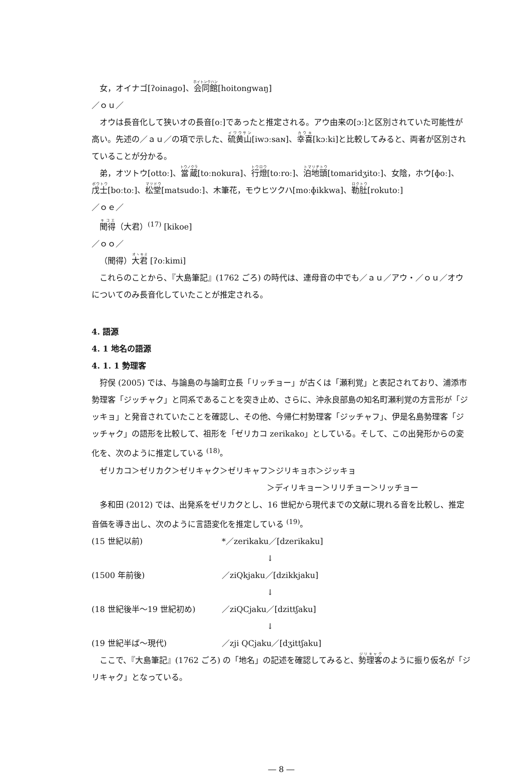女，オイナゴ[ʔoinago]、会同館[hoitongwaŋ]
／ｏｕ／
オウは長音化して狭いオの長音[oː]であったと推定される。アウ由来の[ɔː]と区別されていた可能性が高い。先述の／ａｕ／の項で示した、硫黄山[iwɔːsaɴ]、幸喜[kɔːki]と比較してみると、両者が区別されていることが分かる。
弟，オツトウ[ottoː]、當蔵[toːnokura]、行燈[toːroː]、泊地頭[tomaridʒitoː]、女陰，ホウ[ɸoː]、戊士[boːtoː]、松堂[matsudoː]、木筆花，モウヒツクハ[moːɸikkwa]、勒肚[rokutoː]
／ｏｅ／
聞得（大君）<sup>(17)</sup> [kikoe]
／ｏｏ／
（聞得）大君 [ʔoːkimi]
これらのことから、『大島筆記』(1762 ごろ) の時代は、連母音の中でも／ａｕ／アウ・／ｏｕ／オウについてのみ長音化していたことが推定される。
4. 語源
4. 1 地名の語源
4. 1. 1 勢理客
狩俣 (2005) では、与論島の与論町立長「リッチョー」が古くは「瀬利覚」と表記されており、浦添市勢理客「ジッチャク」と同系であることを突き止め、さらに、沖永良部島の知名町瀬利覚の方言形が「ジッキョ」と発音されていたことを確認し、その他、今帰仁村勢理客「ジッチャフ」、伊是名島勢理客「ジッチャク」の語形を比較して、祖形を「ゼリカコ zerikako」としている。そして、この出発形からの変化を、次のように推定している <sup>(18)</sup>。
ゼリカコ＞ゼリカク＞ゼリキャク＞ゼリキャフ＞ジリキョホ＞ジッキョ
＞ディリキョー＞リリチョー＞リッチョー
多和田 (2012) では、出発系をゼリカクとし、16 世紀から現代までの文献に現れる音を比較し、推定音価を導き出し、次のように言語変化を推定している <sup>(19)</sup>。
(15 世紀以前) *／zerikaku／[dzerikaku]
↓
(1500 年前後) ／ziQkjaku／[dzikkjaku]
↓
(18 世紀後半～19 世紀初め) ／ziQCjaku／[dzittʃaku]
↓
(19 世紀半ば～現代) ／zji QCjaku／[dʒittʃaku]
ここで、『大島筆記』(1762 ごろ) の「地名」の記述を確認してみると、勢理客のように振り仮名が「ジリキャク」となっている。
― 8 ―